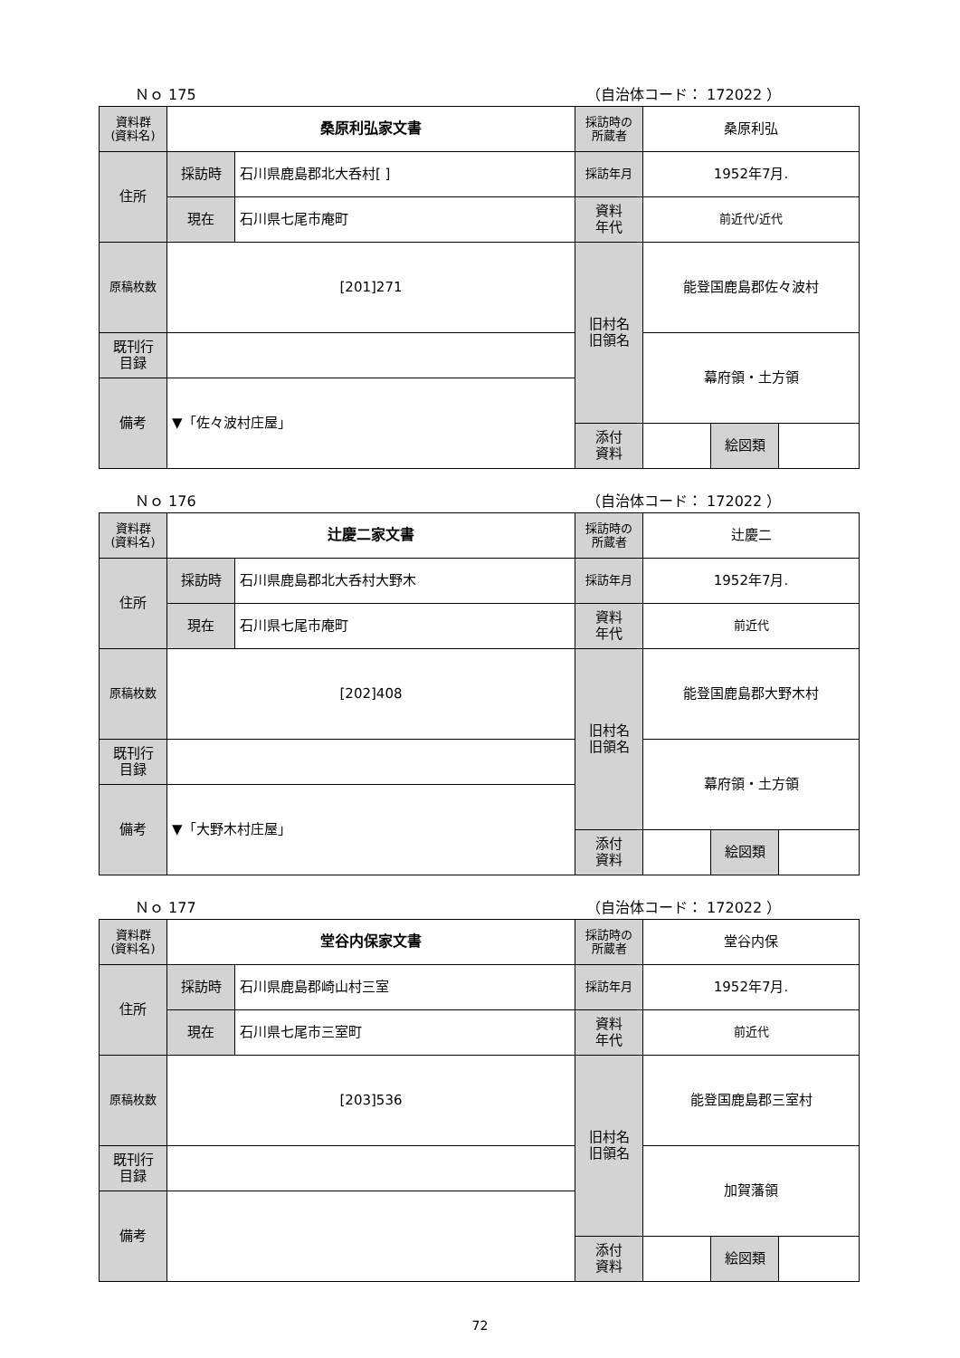Ｎｏ 175 （自治体コード： 172022 ）
| 資料群 (資料名) | 桑原利弘家文書 | | 採訪時の 所蔵者 | 桑原利弘 | | |
| 住所 | 採訪時 | 石川県鹿島郡北大呑村[ ] | 採訪年月 | 1952年7月. | | |
| | 現在 | 石川県七尾市庵町 | 資料 年代 | 前近代/近代 | | |
| 原稿枚数 | [201]271 | | 旧村名 旧領名 | 能登国鹿島郡佐々波村 | | |
| 既刊行 目録 | | | | 幕府領・土方領 | | |
| 備考 | ▼「佐々波村庄屋」 | | | | | |
| | | | 添付 資料 | | 絵図類 | |
Ｎｏ 176 （自治体コード： 172022 ）
| 資料群 (資料名) | 辻慶二家文書 | | 採訪時の 所蔵者 | 辻慶二 | | |
| 住所 | 採訪時 | 石川県鹿島郡北大呑村大野木 | 採訪年月 | 1952年7月. | | |
| | 現在 | 石川県七尾市庵町 | 資料 年代 | 前近代 | | |
| 原稿枚数 | [202]408 | | 旧村名 旧領名 | 能登国鹿島郡大野木村 | | |
| 既刊行 目録 | | | | 幕府領・土方領 | | |
| 備考 | ▼「大野木村庄屋」 | | | | | |
| | | | 添付 資料 | | 絵図類 | |
Ｎｏ 177 （自治体コード： 172022 ）
| 資料群 (資料名) | 堂谷内保家文書 | | 採訪時の 所蔵者 | 堂谷内保 | | |
| 住所 | 採訪時 | 石川県鹿島郡崎山村三室 | 採訪年月 | 1952年7月. | | |
| | 現在 | 石川県七尾市三室町 | 資料 年代 | 前近代 | | |
| 原稿枚数 | [203]536 | | 旧村名 旧領名 | 能登国鹿島郡三室村 | | |
| 既刊行 目録 | | | | 加賀藩領 | | |
| 備考 | | | | | | |
| | | | 添付 資料 | | 絵図類 | |
72